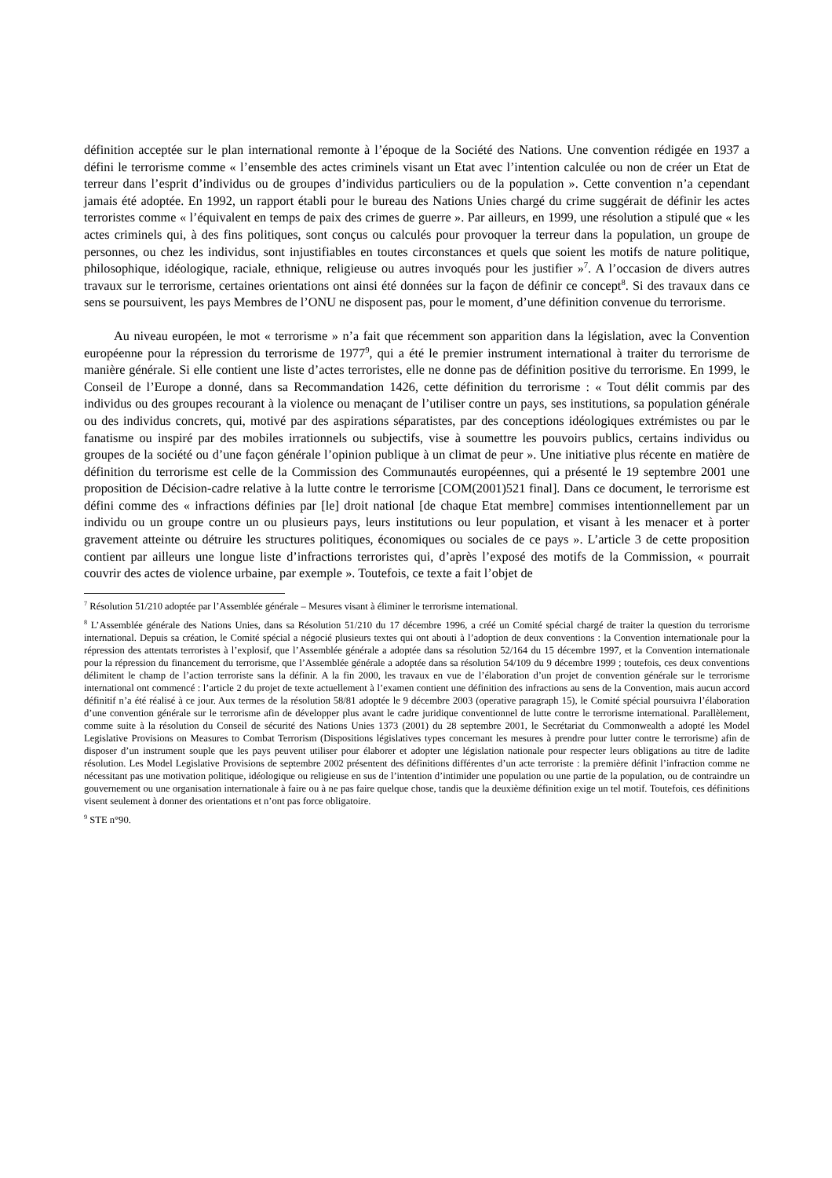définition acceptée sur le plan international remonte à l’époque de la Société des Nations. Une convention rédigée en 1937 a défini le terrorisme comme « l’ensemble des actes criminels visant un Etat avec l’intention calculée ou non de créer un Etat de terreur dans l’esprit d’individus ou de groupes d’individus particuliers ou de la population ». Cette convention n’a cependant jamais été adoptée. En 1992, un rapport établi pour le bureau des Nations Unies chargé du crime suggérait de définir les actes terroristes comme « l’équivalent en temps de paix des crimes de guerre ». Par ailleurs, en 1999, une résolution a stipulé que « les actes criminels qui, à des fins politiques, sont conçus ou calculés pour provoquer la terreur dans la population, un groupe de personnes, ou chez les individus, sont injustifiables en toutes circonstances et quels que soient les motifs de nature politique, philosophique, idéologique, raciale, ethnique, religieuse ou autres invoqués pour les justifier »<sup>7</sup>. A l’occasion de divers autres travaux sur le terrorisme, certaines orientations ont ainsi été données sur la façon de définir ce concept<sup>8</sup>. Si des travaux dans ce sens se poursuivent, les pays Membres de l’ONU ne disposent pas, pour le moment, d’une définition convenue du terrorisme.
Au niveau européen, le mot « terrorisme » n’a fait que récemment son apparition dans la législation, avec la Convention européenne pour la répression du terrorisme de 1977<sup>9</sup>, qui a été le premier instrument international à traiter du terrorisme de manière générale. Si elle contient une liste d’actes terroristes, elle ne donne pas de définition positive du terrorisme. En 1999, le Conseil de l’Europe a donné, dans sa Recommandation 1426, cette définition du terrorisme : « Tout délit commis par des individus ou des groupes recourant à la violence ou menaçant de l’utiliser contre un pays, ses institutions, sa population générale ou des individus concrets, qui, motivé par des aspirations séparatistes, par des conceptions idéologiques extrémistes ou par le fanatisme ou inspiré par des mobiles irrationnels ou subjectifs, vise à soumettre les pouvoirs publics, certains individus ou groupes de la société ou d’une façon générale l’opinion publique à un climat de peur ». Une initiative plus récente en matière de définition du terrorisme est celle de la Commission des Communautés européennes, qui a présenté le 19 septembre 2001 une proposition de Décision-cadre relative à la lutte contre le terrorisme [COM(2001)521 final]. Dans ce document, le terrorisme est défini comme des « infractions définies par [le] droit national [de chaque Etat membre] commises intentionnellement par un individu ou un groupe contre un ou plusieurs pays, leurs institutions ou leur population, et visant à les menacer et à porter gravement atteinte ou détruire les structures politiques, économiques ou sociales de ce pays ». L’article 3 de cette proposition contient par ailleurs une longue liste d’infractions terroristes qui, d’après l’exposé des motifs de la Commission, « pourrait couvrir des actes de violence urbaine, par exemple ». Toutefois, ce texte a fait l’objet de
<sup>7</sup> Résolution 51/210 adoptée par l’Assemblée générale – Mesures visant à éliminer le terrorisme international.
<sup>8</sup> L’Assemblée générale des Nations Unies, dans sa Résolution 51/210 du 17 décembre 1996, a créé un Comité spécial chargé de traiter la question du terrorisme international. Depuis sa création, le Comité spécial a négocié plusieurs textes qui ont abouti à l’adoption de deux conventions : la Convention internationale pour la répression des attentats terroristes à l’explosif, que l’Assemblée générale a adoptée dans sa résolution 52/164 du 15 décembre 1997, et la Convention internationale pour la répression du financement du terrorisme, que l’Assemblée générale a adoptée dans sa résolution 54/109 du 9 décembre 1999 ; toutefois, ces deux conventions délimitent le champ de l’action terroriste sans la définir. A la fin 2000, les travaux en vue de l’élaboration d’un projet de convention générale sur le terrorisme international ont commencé : l’article 2 du projet de texte actuellement à l’examen contient une définition des infractions au sens de la Convention, mais aucun accord définitif n’a été réalisé à ce jour. Aux termes de la résolution 58/81 adoptée le 9 décembre 2003 (operative paragraph 15), le Comité spécial poursuivra l’élaboration d’une convention générale sur le terrorisme afin de développer plus avant le cadre juridique conventionnel de lutte contre le terrorisme international. Parallèlement, comme suite à la résolution du Conseil de sécurité des Nations Unies 1373 (2001) du 28 septembre 2001, le Secrétariat du Commonwealth a adopté les Model Legislative Provisions on Measures to Combat Terrorism (Dispositions législatives types concernant les mesures à prendre pour lutter contre le terrorisme) afin de disposer d’un instrument souple que les pays peuvent utiliser pour élaborer et adopter une législation nationale pour respecter leurs obligations au titre de ladite résolution. Les Model Legislative Provisions de septembre 2002 présentent des définitions différentes d’un acte terroriste : la première définit l’infraction comme ne nécessitant pas une motivation politique, idéologique ou religieuse en sus de l’intention d’intimider une population ou une partie de la population, ou de contraindre un gouvernement ou une organisation internationale à faire ou à ne pas faire quelque chose, tandis que la deuxième définition exige un tel motif. Toutefois, ces définitions visent seulement à donner des orientations et n’ont pas force obligatoire.
<sup>9</sup> STE n°90.